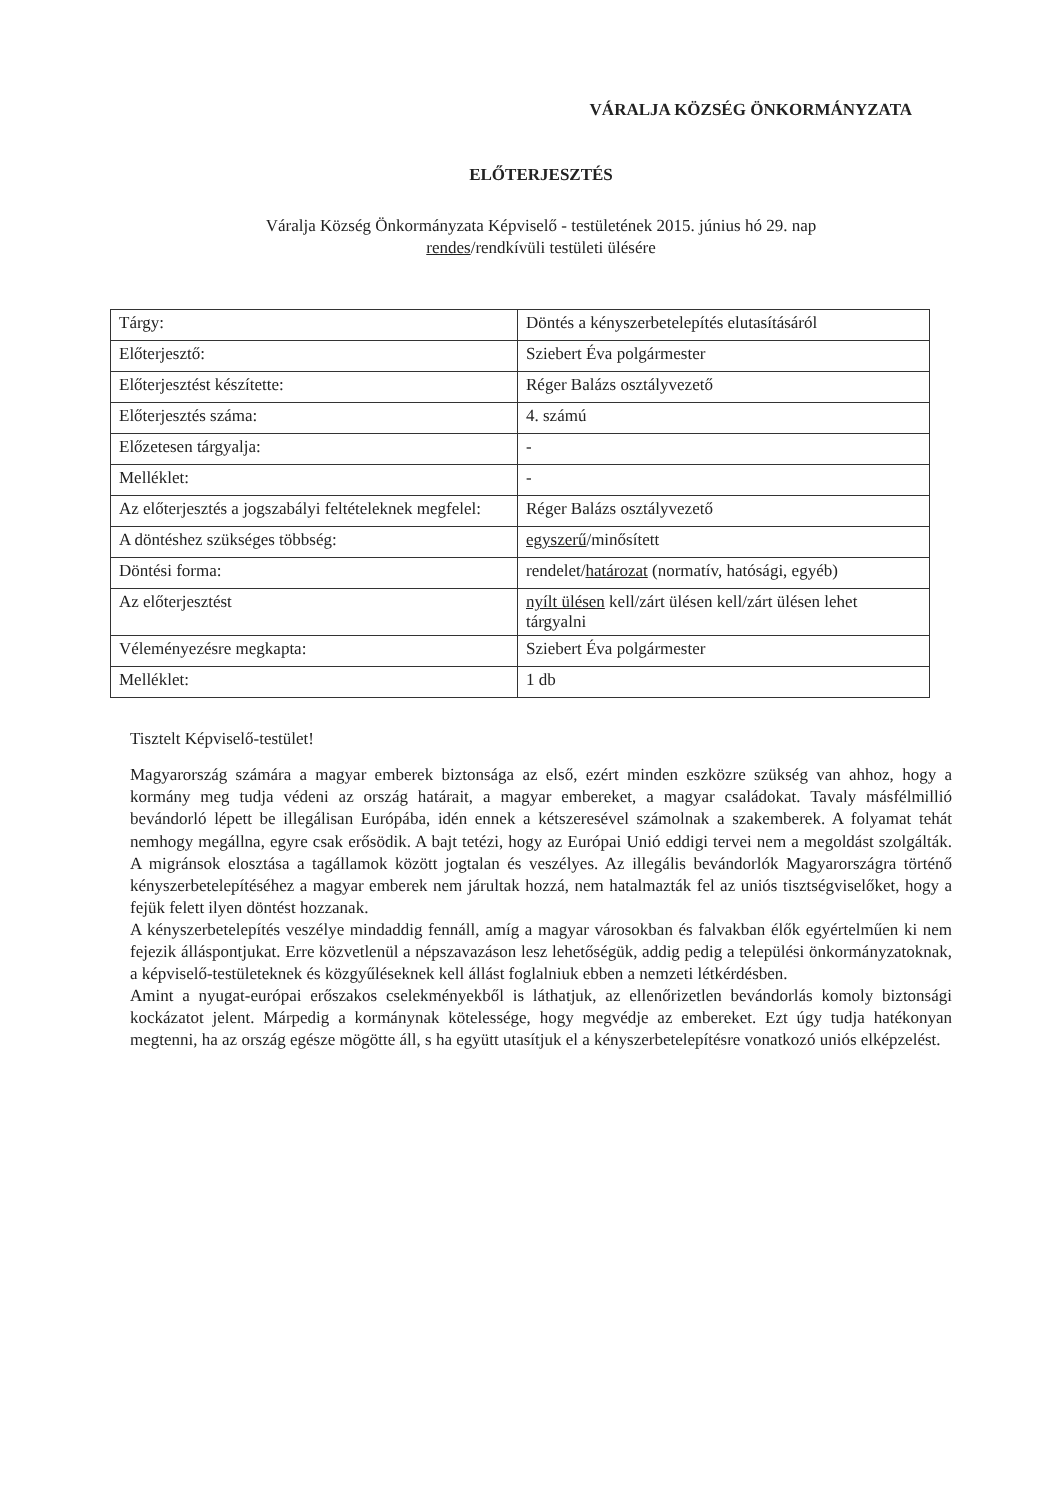VÁRALJA KÖZSÉG ÖNKORMÁNYZATA
ELŐTERJESZTÉS
Váralja Község Önkormányzata Képviselő - testületének 2015. június hó 29. nap
rendes/rendkívüli testületi ülésére
| Tárgy: | Döntés a kényszerbetelepítés elutasításáról |
| Előterjesztő: | Sziebert Éva polgármester |
| Előterjesztést készítette: | Réger Balázs osztályvezető |
| Előterjesztés száma: | 4. számú |
| Előzetesen tárgyalja: | - |
| Melléklet: | - |
| Az előterjesztés a jogszabályi feltételeknek megfelel: | Réger Balázs osztályvezető |
| A döntéshez szükséges többség: | egyszerű /minősített |
| Döntési forma: | rendelet/ határozat (normatív, hatósági, egyéb) |
| Az előterjesztést | nyílt ülésen kell/zárt ülésen kell/zárt ülésen lehet tárgyalni |
| Véleményezésre megkapta: | Sziebert Éva polgármester |
| Melléklet: | 1 db |
Tisztelt Képviselő-testület!
Magyarország számára a magyar emberek biztonsága az első, ezért minden eszközre szükség van ahhoz, hogy a kormány meg tudja védeni az ország határait, a magyar embereket, a magyar családokat. Tavaly másfélmillió bevándorló lépett be illegálisan Európába, idén ennek a kétszeresével számolnak a szakemberek. A folyamat tehát nemhogy megállna, egyre csak erősödik. A bajt tetézi, hogy az Európai Unió eddigi tervei nem a megoldást szolgálták. A migránsok elosztása a tagállamok között jogtalan és veszélyes. Az illegális bevándorlók Magyarországra történő kényszerbetelepítéséhez a magyar emberek nem járultak hozzá, nem hatalmazták fel az uniós tisztségviselőket, hogy a fejük felett ilyen döntést hozzanak.
A kényszerbetelepítés veszélye mindaddig fennáll, amíg a magyar városokban és falvakban élők egyértelműen ki nem fejezik álláspontjukat. Erre közvetlenül a népszavazáson lesz lehetőségük, addig pedig a települési önkormányzatoknak, a képviselő-testületeknek és közgyűléseknek kell állást foglalniuk ebben a nemzeti létkérdésben.
Amint a nyugat-európai erőszakos cselekményekből is láthatjuk, az ellenőrizetlen bevándorlás komoly biztonsági kockázatot jelent. Márpedig a kormánynak kötelessége, hogy megvédje az embereket. Ezt úgy tudja hatékonyan megtenni, ha az ország egésze mögötte áll, s ha együtt utasítjuk el a kényszerbetelepítésre vonatkozó uniós elképzelést.